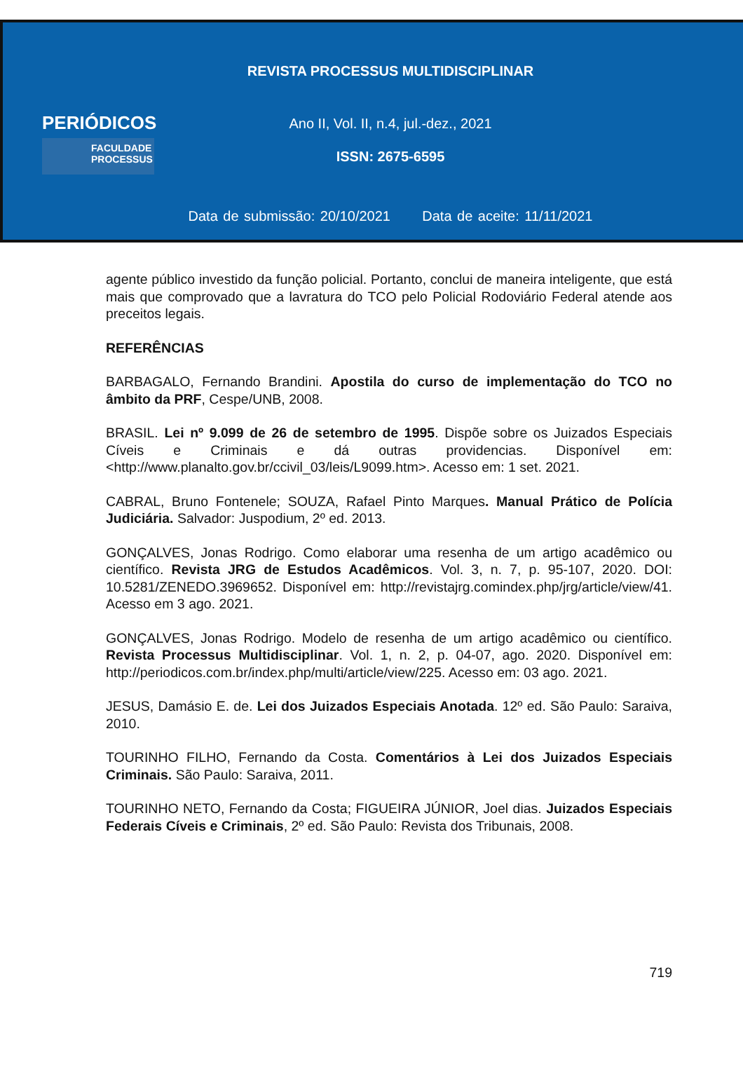PERIÓDICOS
FACULDADE
PROCESSUS
REVISTA PROCESSUS MULTIDISCIPLINAR
Ano II, Vol. II, n.4, jul.-dez., 2021
ISSN: 2675-6595
Data de submissão: 20/10/2021 Data de aceite: 11/11/2021
agente público investido da função policial. Portanto, conclui de maneira inteligente, que está mais que comprovado que a lavratura do TCO pelo Policial Rodoviário Federal atende aos preceitos legais.
REFERÊNCIAS
BARBAGALO, Fernando Brandini. Apostila do curso de implementação do TCO no âmbito da PRF, Cespe/UNB, 2008.
BRASIL. Lei nº 9.099 de 26 de setembro de 1995. Dispõe sobre os Juizados Especiais Cíveis e Criminais e dá outras providencias. Disponível em:<http://www.planalto.gov.br/ccivil_03/leis/L9099.htm>. Acesso em: 1 set. 2021.
CABRAL, Bruno Fontenele; SOUZA, Rafael Pinto Marques. Manual Prático de Polícia Judiciária. Salvador: Juspodium, 2º ed. 2013.
GONÇALVES, Jonas Rodrigo. Como elaborar uma resenha de um artigo acadêmico ou científico. Revista JRG de Estudos Acadêmicos. Vol. 3, n. 7, p. 95-107, 2020. DOI: 10.5281/ZENEDO.3969652. Disponível em: http://revistajrg.comindex.php/jrg/article/view/41. Acesso em 3 ago. 2021.
GONÇALVES, Jonas Rodrigo. Modelo de resenha de um artigo acadêmico ou científico. Revista Processus Multidisciplinar. Vol. 1, n. 2, p. 04-07, ago. 2020. Disponível em: http://periodicos.com.br/index.php/multi/article/view/225. Acesso em: 03 ago. 2021.
JESUS, Damásio E. de. Lei dos Juizados Especiais Anotada. 12º ed. São Paulo: Saraiva, 2010.
TOURINHO FILHO, Fernando da Costa. Comentários à Lei dos Juizados Especiais Criminais. São Paulo: Saraiva, 2011.
TOURINHO NETO, Fernando da Costa; FIGUEIRA JÚNIOR, Joel dias. Juizados Especiais Federais Cíveis e Criminais, 2º ed. São Paulo: Revista dos Tribunais, 2008.
719